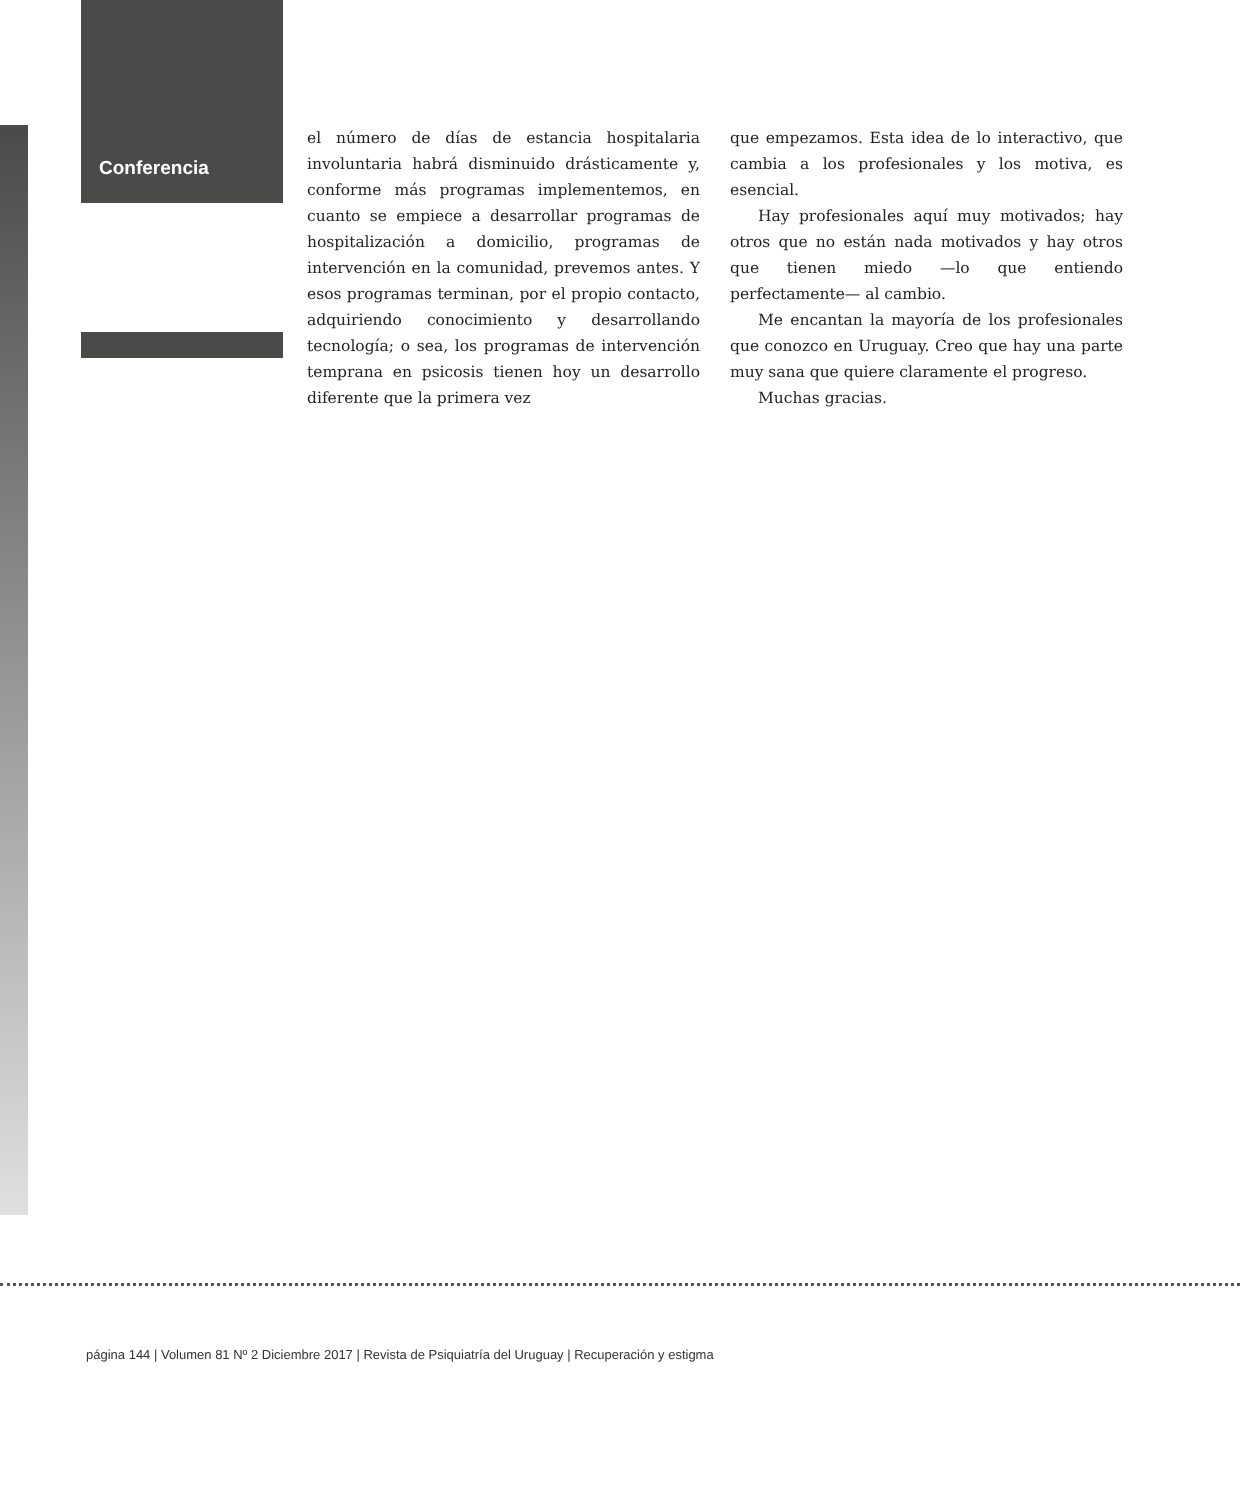Conferencia
el número de días de estancia hospitalaria involuntaria habrá disminuido drásticamente y, conforme más programas implementemos, en cuanto se empiece a desarrollar programas de hospitalización a domicilio, programas de intervención en la comunidad, prevemos antes. Y esos programas terminan, por el propio contacto, adquiriendo conocimiento y desarrollando tecnología; o sea, los programas de intervención temprana en psicosis tienen hoy un desarrollo diferente que la primera vez
que empezamos. Esta idea de lo interactivo, que cambia a los profesionales y los motiva, es esencial.
Hay profesionales aquí muy motivados; hay otros que no están nada motivados y hay otros que tienen miedo —lo que entiendo perfectamente— al cambio.
Me encantan la mayoría de los profesionales que conozco en Uruguay. Creo que hay una parte muy sana que quiere claramente el progreso.
Muchas gracias.
página 144 | Volumen 81 Nº 2 Diciembre 2017 | Revista de Psiquiatría del Uruguay | Recuperación y estigma